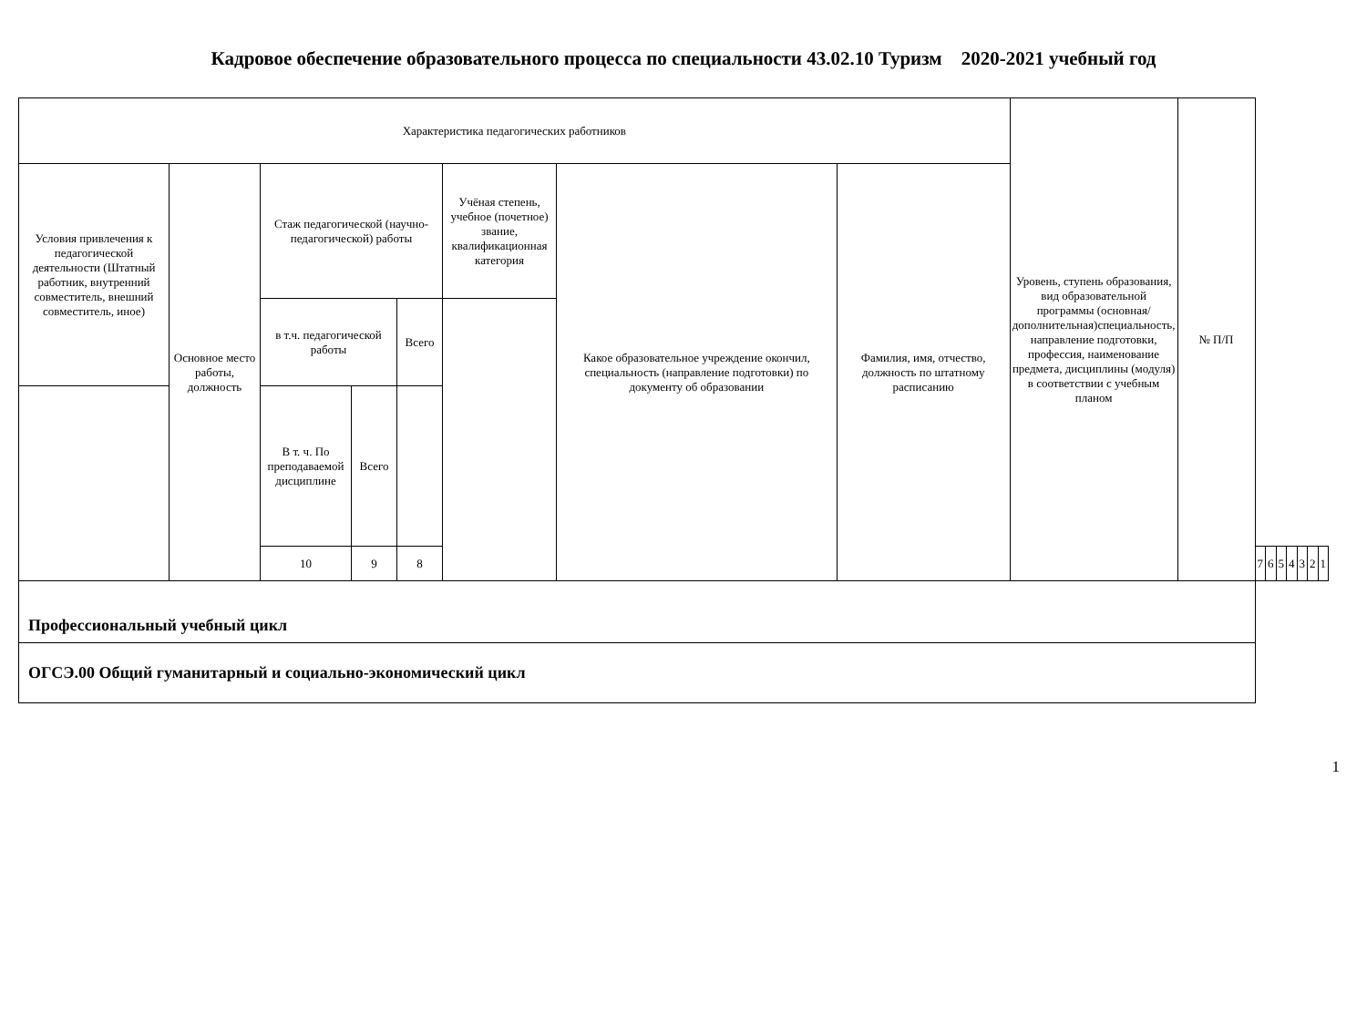Кадровое обеспечение образовательного процесса по специальности 43.02.10 Туризм 2020-2021 учебный год
| Характеристика педагогических работников | | | | | | | | Уровень, ступень образования, вид образовательной программы (основная/дополнительная)специальность, направление подготовки, профессия, наименование предмета, дисциплины (модуля) в соответствии с учебным планом | № П/П | | | | | | | |
| --- | --- | --- | --- | --- | --- | --- | --- | --- | --- | --- | --- | --- | --- | --- | --- | --- |
| Условия привлечения к педагогической деятельности (Штатный работник, внутренний совместитель, внешний совместитель, иное) | Основное место работы, должность | Стаж педагогической (научно-педагогической) работы | | | Учёная степень, учебное (почетное) звание, квалификационная категория | Какое образовательное учреждение окончил, специальность (направление подготовки) по документу об образовании | Фамилия, имя, отчество, должность по штатному расписанию | | | | | | | | | |
| | | в т.ч. педагогической работы | | Всего | | | | | | | | | | | | |
| | | В т. ч. По преподаваемой дисциплине | Всего | | | | | | | | | | | | | |
| | | 10 | 9 | 8 | | | | | | 7 | 6 | 5 | 4 | 3 | 2 | 1 |
| Профессиональный учебный цикл | | | | | | | | | | | | | | | | |
| ОГСЭ.00 Общий гуманитарный и социально-экономический цикл | | | | | | | | | | | | | | | | |
1